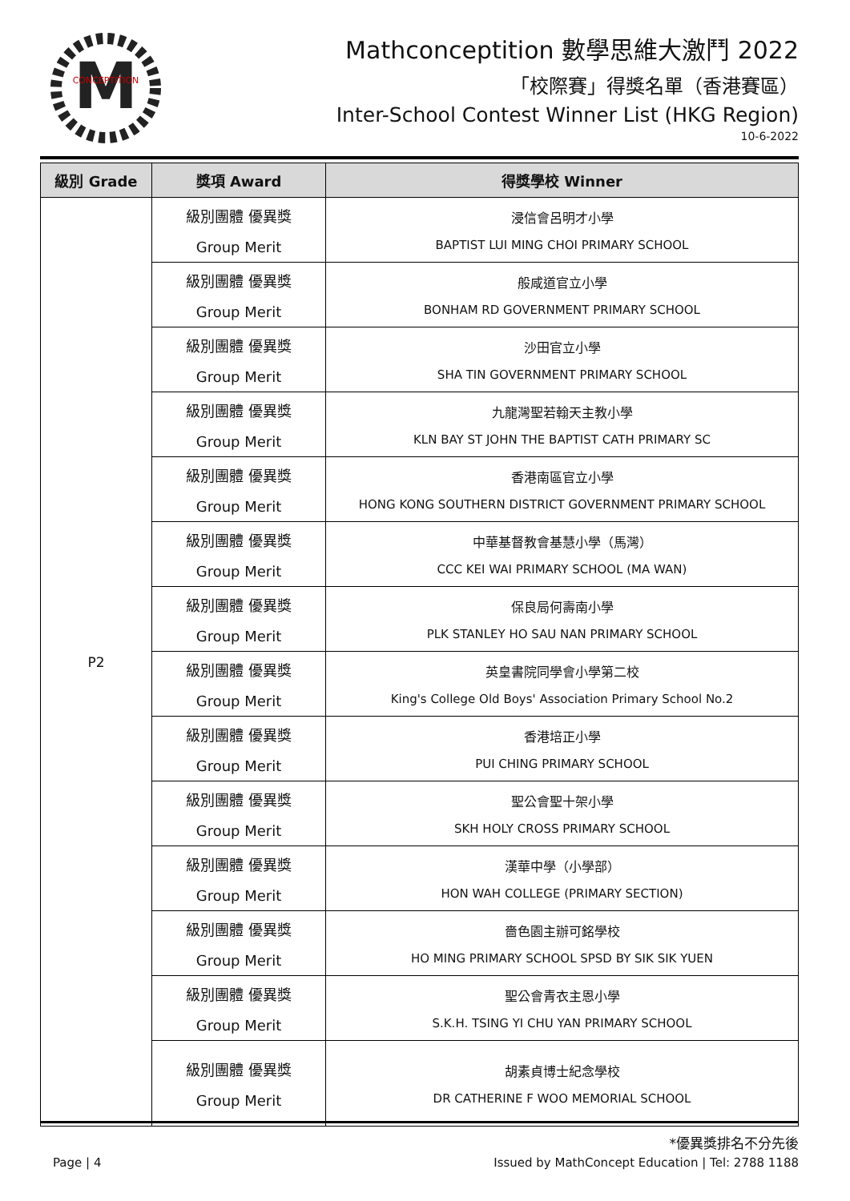M
CONCEPTITION
Mathconceptition 數學思維大激鬥 2022
「校際賽」得獎名單（香港賽區）
Inter-School Contest Winner List (HKG Region)
10-6-2022
| 級別 Grade | 獎項 Award | 得獎學校 Winner |
| --- | --- | --- |
| P2 | 級別團體 優異獎 Group Merit | 浸信會呂明才小學 BAPTIST LUI MING CHOI PRIMARY SCHOOL |
| | 級別團體 優異獎 Group Merit | 般咸道官立小學 BONHAM RD GOVERNMENT PRIMARY SCHOOL |
| | 級別團體 優異獎 Group Merit | 沙田官立小學 SHA TIN GOVERNMENT PRIMARY SCHOOL |
| | 級別團體 優異獎 Group Merit | 九龍灣聖若翰天主教小學 KLN BAY ST JOHN THE BAPTIST CATH PRIMARY SC |
| | 級別團體 優異獎 Group Merit | 香港南區官立小學 HONG KONG SOUTHERN DISTRICT GOVERNMENT PRIMARY SCHOOL |
| | 級別團體 優異獎 Group Merit | 中華基督教會基慧小學（馬灣） CCC KEI WAI PRIMARY SCHOOL (MA WAN) |
| | 級別團體 優異獎 Group Merit | 保良局何壽南小學 PLK STANLEY HO SAU NAN PRIMARY SCHOOL |
| | 級別團體 優異獎 Group Merit | 英皇書院同學會小學第二校 King's College Old Boys' Association Primary School No.2 |
| | 級別團體 優異獎 Group Merit | 香港培正小學 PUI CHING PRIMARY SCHOOL |
| | 級別團體 優異獎 Group Merit | 聖公會聖十架小學 SKH HOLY CROSS PRIMARY SCHOOL |
| | 級別團體 優異獎 Group Merit | 漢華中學（小學部） HON WAH COLLEGE (PRIMARY SECTION) |
| | 級別團體 優異獎 Group Merit | 嗇色園主辦可銘學校 HO MING PRIMARY SCHOOL SPSD BY SIK SIK YUEN |
| | 級別團體 優異獎 Group Merit | 聖公會青衣主恩小學 S.K.H. TSING YI CHU YAN PRIMARY SCHOOL |
| | 級別團體 優異獎 Group Merit | 胡素貞博士紀念學校 DR CATHERINE F WOO MEMORIAL SCHOOL |
*優異獎排名不分先後
Page | 4 Issued by MathConcept Education | Tel: 2788 1188